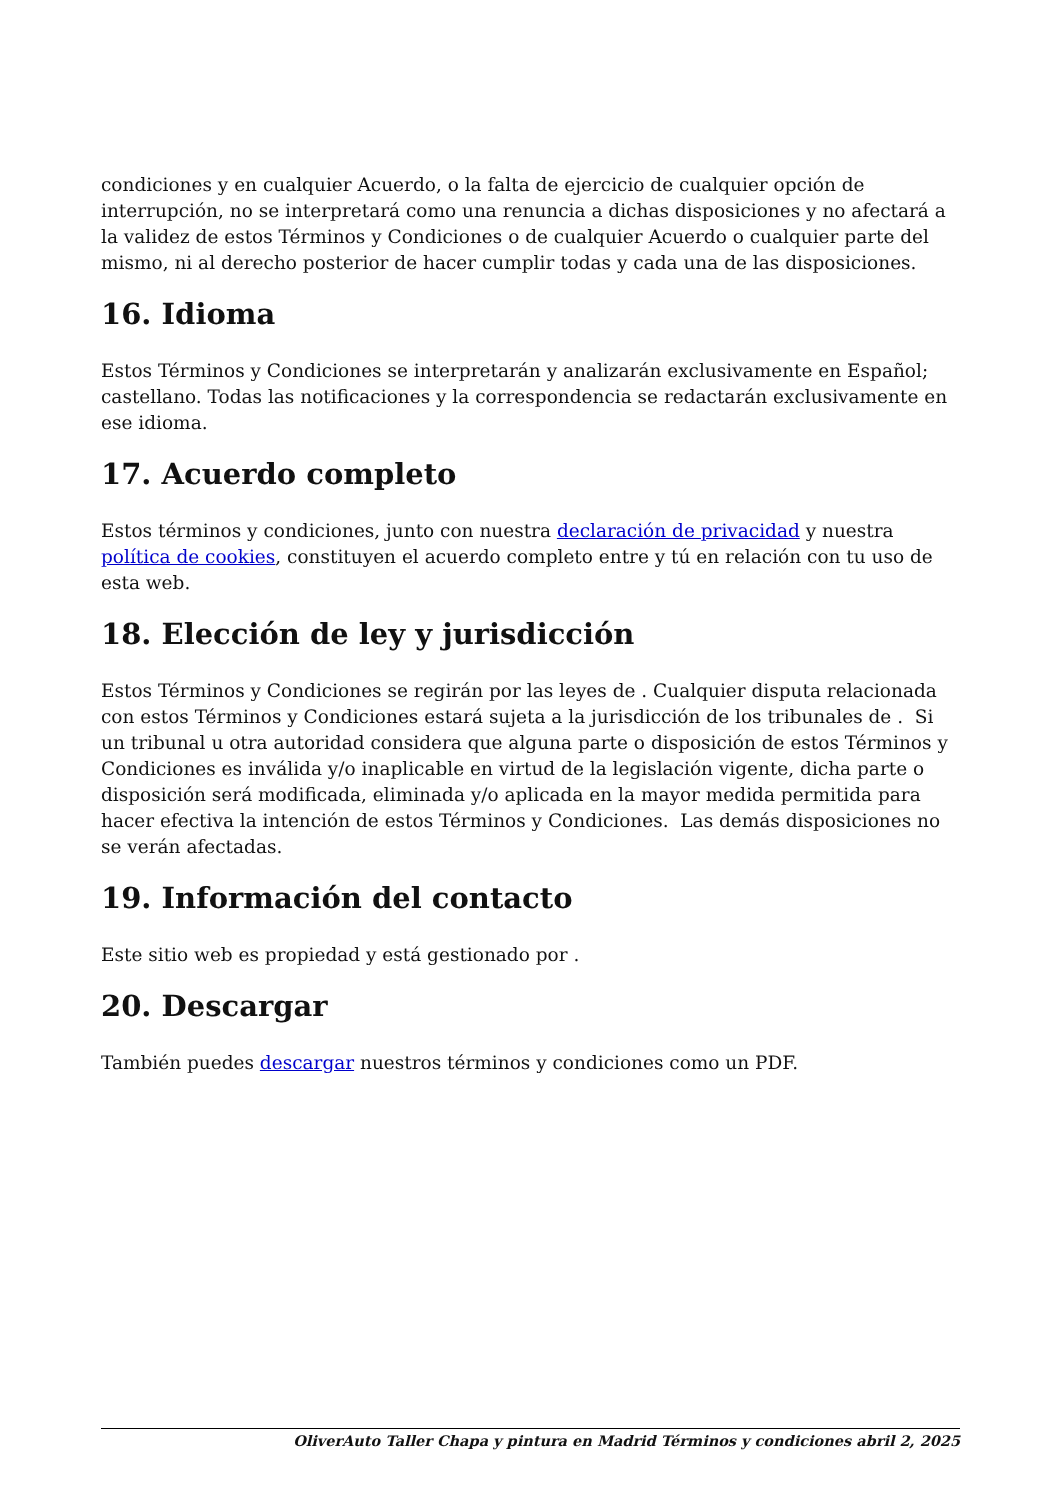condiciones y en cualquier Acuerdo, o la falta de ejercicio de cualquier opción de interrupción, no se interpretará como una renuncia a dichas disposiciones y no afectará a la validez de estos Términos y Condiciones o de cualquier Acuerdo o cualquier parte del mismo, ni al derecho posterior de hacer cumplir todas y cada una de las disposiciones.
16. Idioma
Estos Términos y Condiciones se interpretarán y analizarán exclusivamente en Español; castellano. Todas las notificaciones y la correspondencia se redactarán exclusivamente en ese idioma.
17. Acuerdo completo
Estos términos y condiciones, junto con nuestra declaración de privacidad y nuestra política de cookies, constituyen el acuerdo completo entre y tú en relación con tu uso de esta web.
18. Elección de ley y jurisdicción
Estos Términos y Condiciones se regirán por las leyes de . Cualquier disputa relacionada con estos Términos y Condiciones estará sujeta a la jurisdicción de los tribunales de . Si un tribunal u otra autoridad considera que alguna parte o disposición de estos Términos y Condiciones es inválida y/o inaplicable en virtud de la legislación vigente, dicha parte o disposición será modificada, eliminada y/o aplicada en la mayor medida permitida para hacer efectiva la intención de estos Términos y Condiciones. Las demás disposiciones no se verán afectadas.
19. Información del contacto
Este sitio web es propiedad y está gestionado por .
20. Descargar
También puedes descargar nuestros términos y condiciones como un PDF.
OliverAuto Taller Chapa y pintura en Madrid Términos y condiciones abril 2, 2025